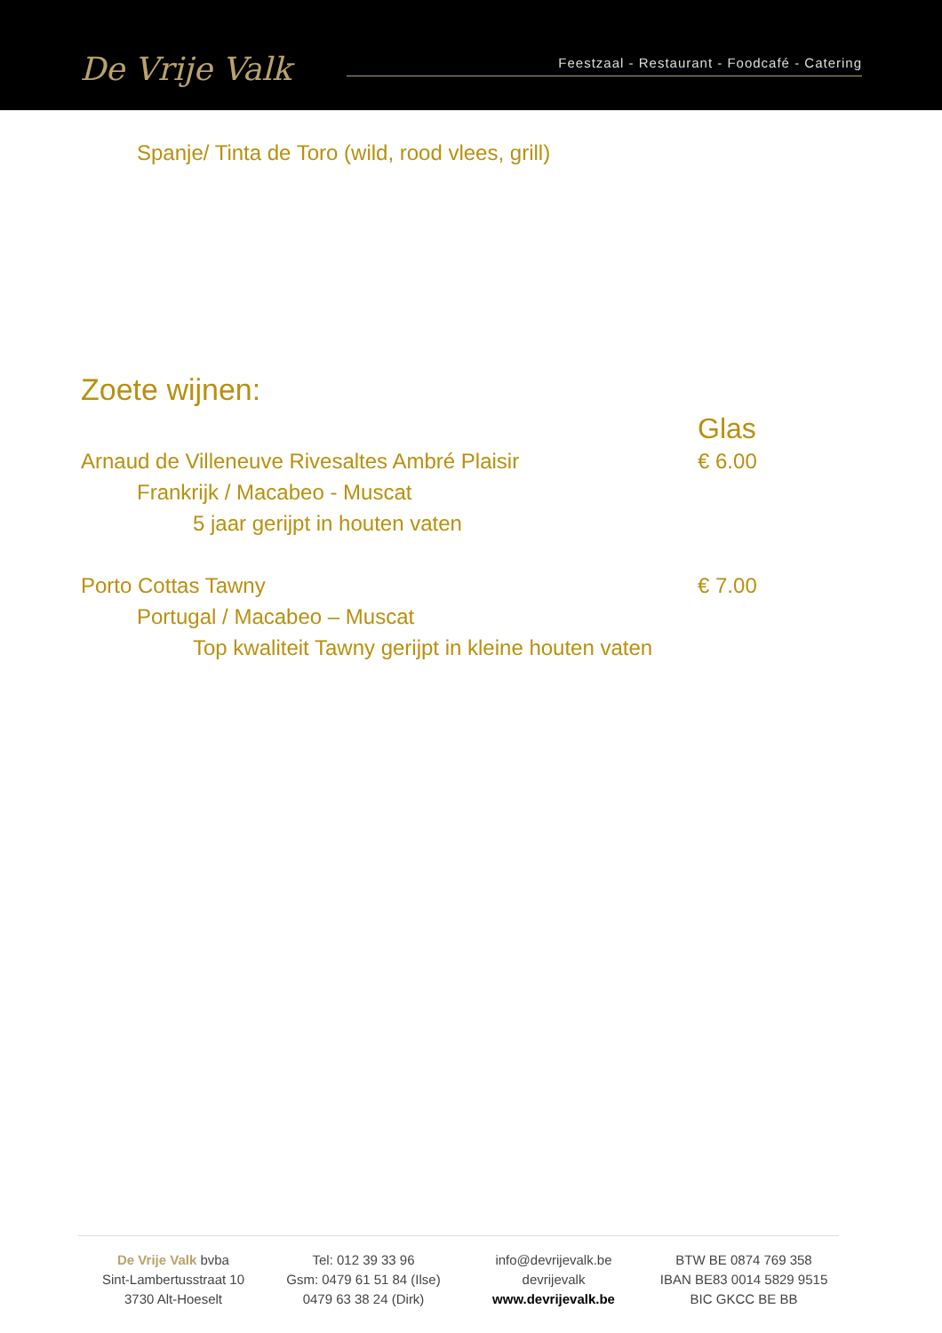De Vrije Valk
Feestzaal - Restaurant - Foodcafé - Catering
Spanje/ Tinta de Toro (wild, rood vlees, grill)
Zoete wijnen:
Glas
Arnaud de Villeneuve Rivesaltes Ambré Plaisir € 6.00
Frankrijk / Macabeo - Muscat
5 jaar gerijpt in houten vaten
Porto Cottas Tawny € 7.00
Portugal / Macabeo – Muscat
Top kwaliteit Tawny gerijpt in kleine houten vaten
De Vrije Valk bvba
Sint-Lambertusstraat 10
3730 Alt-Hoeselt
Tel: 012 39 33 96
Gsm: 0479 61 51 84 (Ilse)
0479 63 38 24 (Dirk)
info@devrijevalk.be
devrijevalk
www.devrijevalk.be
BTW BE 0874 769 358
IBAN BE83 0014 5829 9515
BIC GKCC BE BB